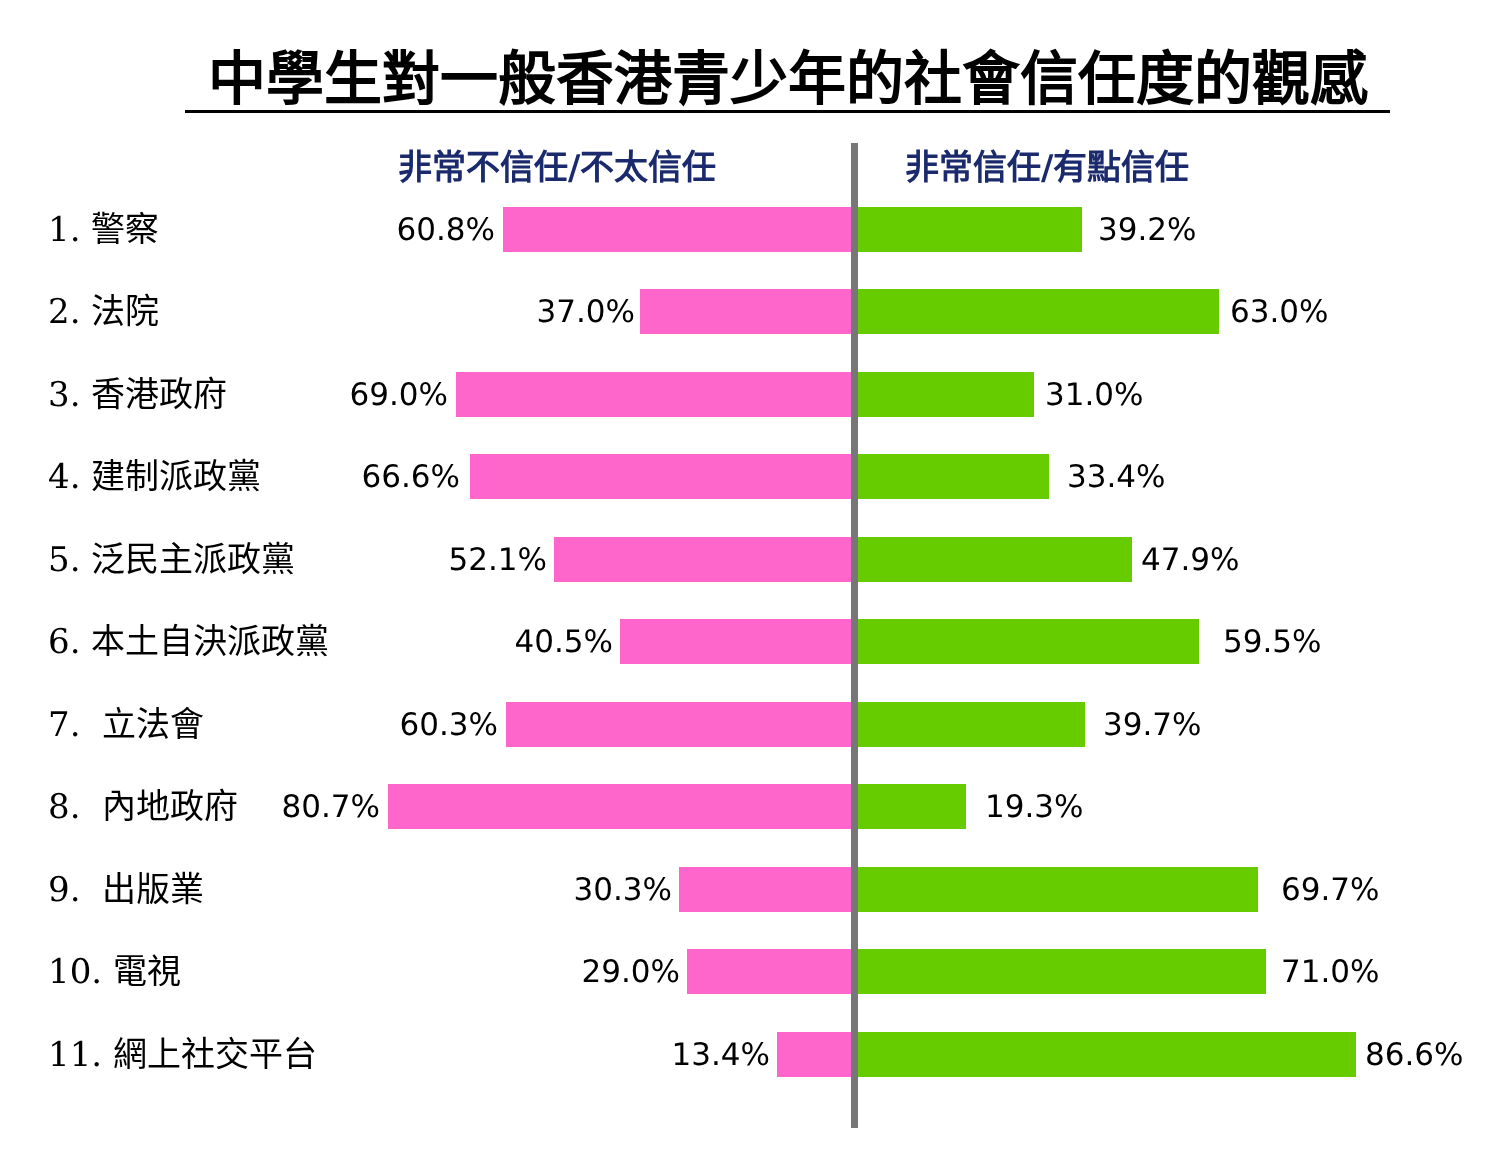中學生對一般香港青少年的社會信任度的觀感
非常不信任/不太信任 非常信任/有點信任
1. 警察 60.8% 39.2%
2. 法院 37.0% 63.0%
3. 香港政府 69.0% 31.0%
4. 建制派政黨 66.6% 33.4%
5. 泛民主派政黨 52.1% 47.9%
6. 本土自決派政黨 40.5% 59.5%
7. 立法會 60.3% 39.7%
8. 內地政府 80.7% 19.3%
9. 出版業 30.3% 69.7%
10. 電視 29.0% 71.0%
11. 網上社交平台 13.4% 86.6%